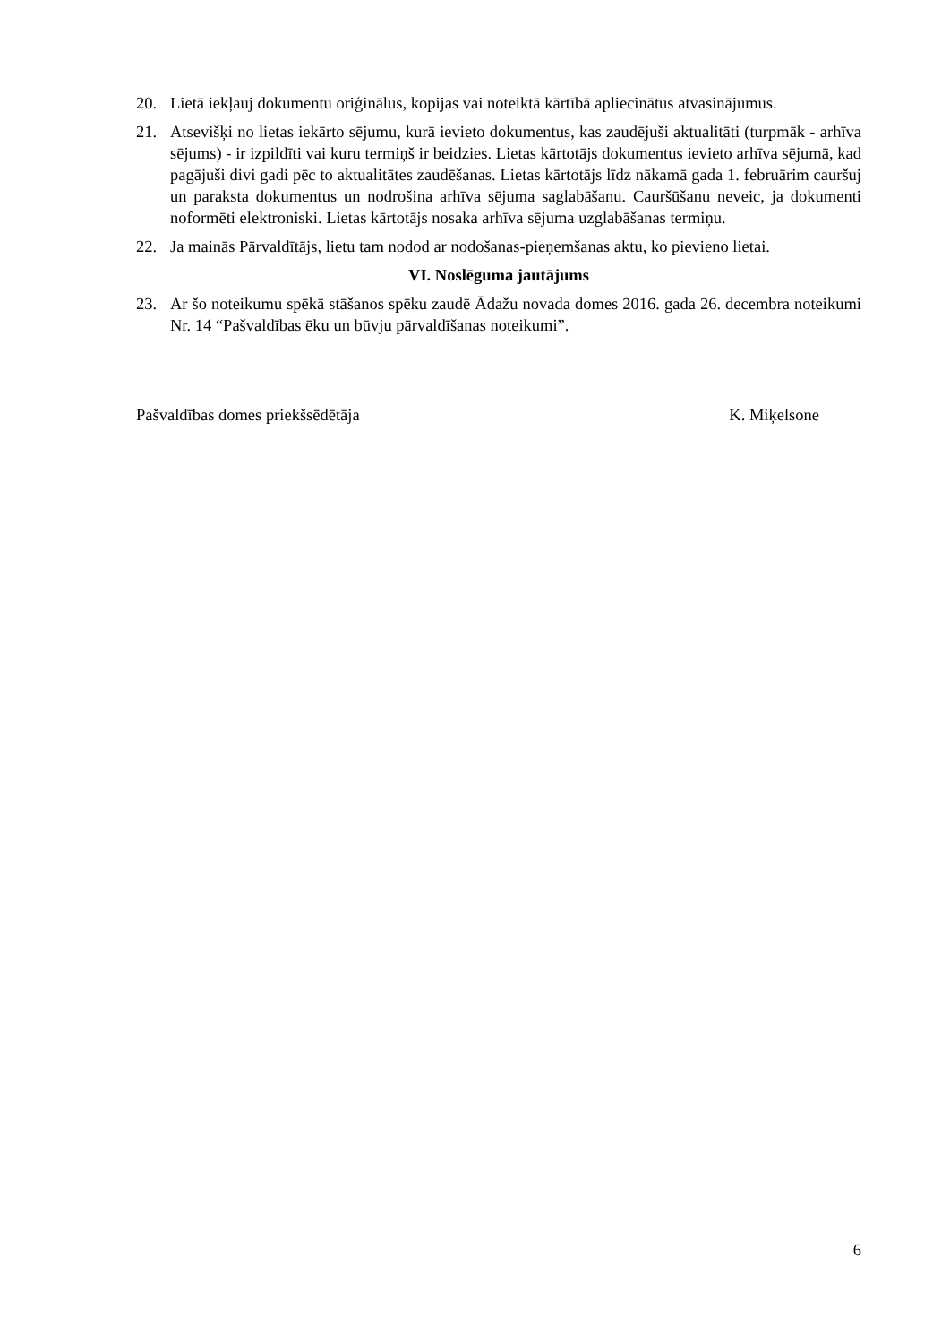20. Lietā iekļauj dokumentu oriģinālus, kopijas vai noteiktā kārtībā apliecinātus atvasinājumus.
21. Atsevišķi no lietas iekārto sējumu, kurā ievieto dokumentus, kas zaudējuši aktualitāti (turpmāk - arhīva sējums) - ir izpildīti vai kuru termiņš ir beidzies. Lietas kārtotājs dokumentus ievieto arhīva sējumā, kad pagājuši divi gadi pēc to aktualitātes zaudēšanas. Lietas kārtotājs līdz nākamā gada 1. februārim cauršuj un paraksta dokumentus un nodrošina arhīva sējuma saglabāšanu. Cauršūšanu neveic, ja dokumenti noformēti elektroniski. Lietas kārtotājs nosaka arhīva sējuma uzglabāšanas termiņu.
22. Ja mainās Pārvaldītājs, lietu tam nodod ar nodošanas-pieņemšanas aktu, ko pievieno lietai.
VI. Noslēguma jautājums
23. Ar šo noteikumu spēkā stāšanos spēku zaudē Ādažu novada domes 2016. gada 26. decembra noteikumi Nr. 14 “Pašvaldības ēku un būvju pārvaldīšanas noteikumi”.
Pašvaldības domes priekšsēdētāja K. Miķelsone
6